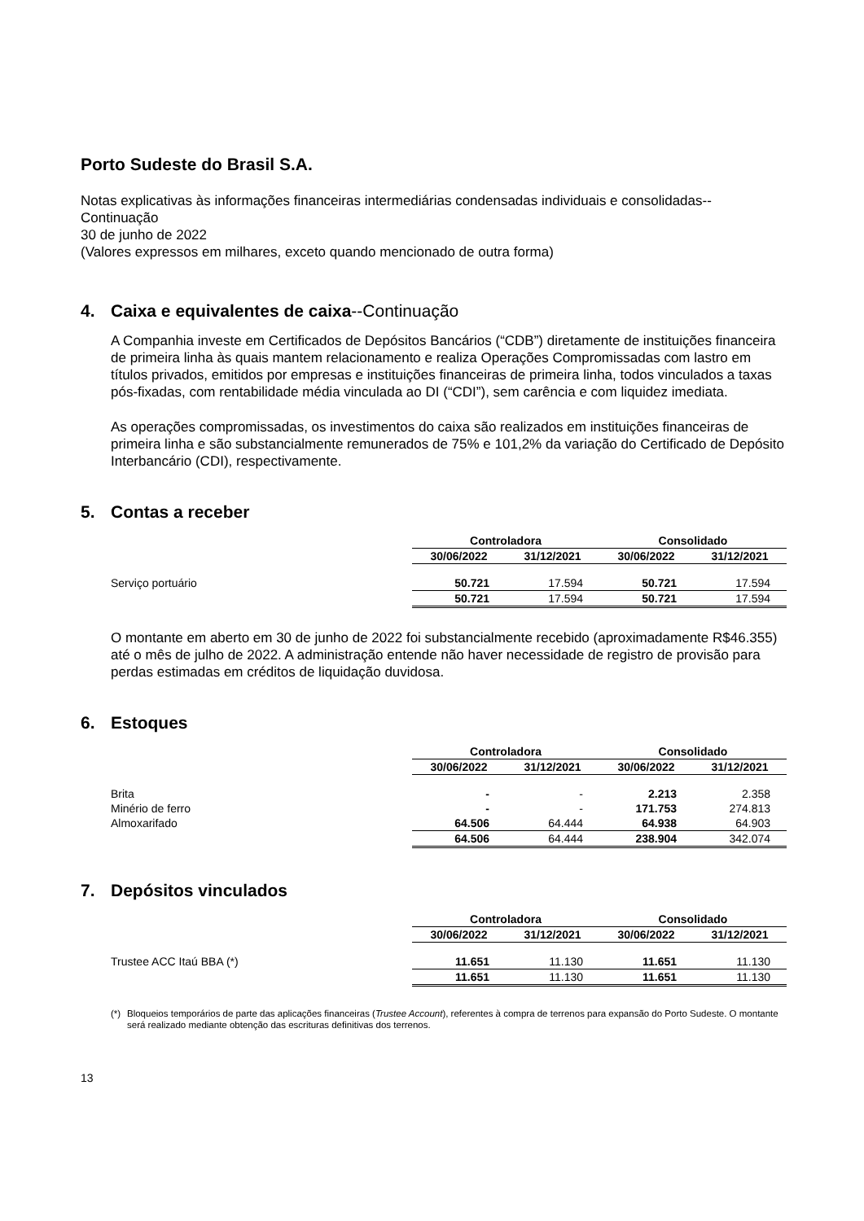Porto Sudeste do Brasil S.A.
Notas explicativas às informações financeiras intermediárias condensadas individuais e consolidadas--Continuação
30 de junho de 2022
(Valores expressos em milhares, exceto quando mencionado de outra forma)
4. Caixa e equivalentes de caixa--Continuação
A Companhia investe em Certificados de Depósitos Bancários (“CDB”) diretamente de instituições financeira de primeira linha às quais mantem relacionamento e realiza Operações Compromissadas com lastro em títulos privados, emitidos por empresas e instituições financeiras de primeira linha, todos vinculados a taxas pós-fixadas, com rentabilidade média vinculada ao DI (“CDI”), sem carência e com liquidez imediata.
As operações compromissadas, os investimentos do caixa são realizados em instituições financeiras de primeira linha e são substancialmente remunerados de 75% e 101,2% da variação do Certificado de Depósito Interbancário (CDI), respectivamente.
5. Contas a receber
| | Controladora | | Consolidado | |
| | 30/06/2022 | 31/12/2021 | 30/06/2022 | 31/12/2021 |
| Serviço portuário | 50.721 | 17.594 | 50.721 | 17.594 |
| | 50.721 | 17.594 | 50.721 | 17.594 |
O montante em aberto em 30 de junho de 2022 foi substancialmente recebido (aproximadamente R$46.355) até o mês de julho de 2022. A administração entende não haver necessidade de registro de provisão para perdas estimadas em créditos de liquidação duvidosa.
6. Estoques
| | Controladora | | Consolidado | |
| | 30/06/2022 | 31/12/2021 | 30/06/2022 | 31/12/2021 |
| Brita | - | - | 2.213 | 2.358 |
| Minério de ferro | - | - | 171.753 | 274.813 |
| Almoxarifado | 64.506 | 64.444 | 64.938 | 64.903 |
| | 64.506 | 64.444 | 238.904 | 342.074 |
7. Depósitos vinculados
| | Controladora | | Consolidado | |
| | 30/06/2022 | 31/12/2021 | 30/06/2022 | 31/12/2021 |
| Trustee ACC Itaú BBA (*) | 11.651 | 11.130 | 11.651 | 11.130 |
| | 11.651 | 11.130 | 11.651 | 11.130 |
(*) Bloqueios temporários de parte das aplicações financeiras (Trustee Account), referentes à compra de terrenos para expansão do Porto Sudeste. O montante será realizado mediante obtenção das escrituras definitivas dos terrenos.
13